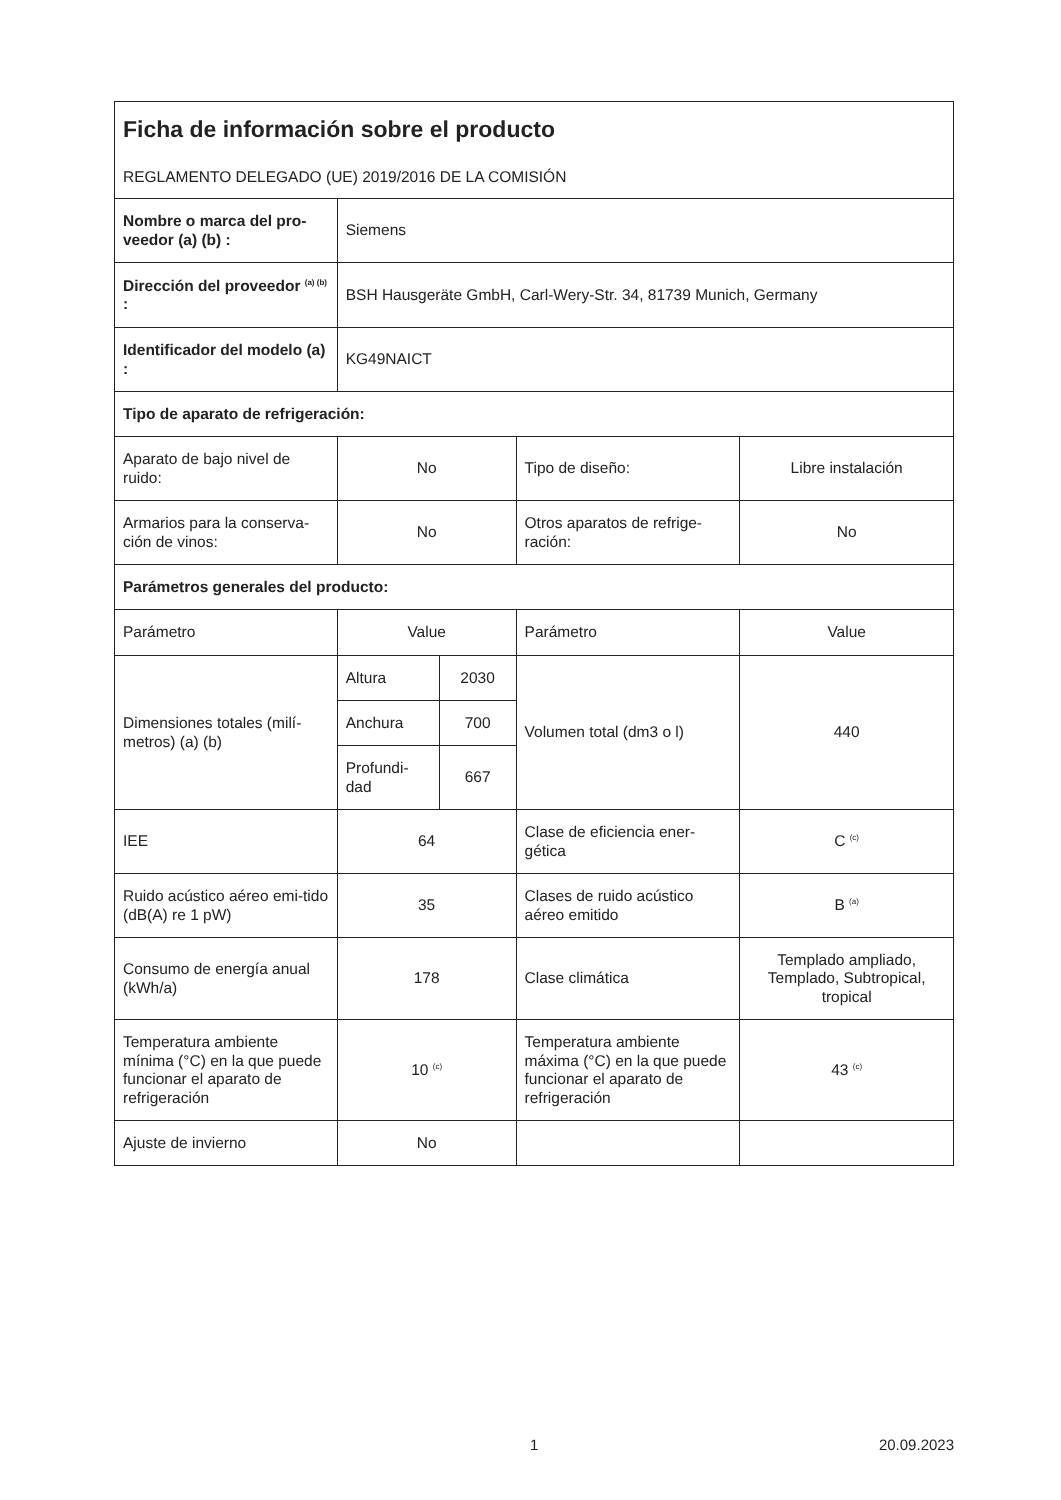| Ficha de información sobre el producto REGLAMENTO DELEGADO (UE) 2019/2016 DE LA COMISIÓN | | | | |
| Nombre o marca del pro-veedor (a) (b) : | Siemens | | | |
| Dirección del proveedor <sup>(a) (b)</sup> : | BSH Hausgeräte GmbH, Carl-Wery-Str. 34, 81739 Munich, Germany | | | |
| Identificador del modelo (a) : | KG49NAICT | | | |
| Tipo de aparato de refrigeración: | | | | |
| Aparato de bajo nivel de ruido: | No | | Tipo de diseño: | Libre instalación |
| Armarios para la conserva-ción de vinos: | No | | Otros aparatos de refrige-ración: | No |
| Parámetros generales del producto: | | | | |
| Parámetro | Value | | Parámetro | Value |
| Dimensiones totales (milí-metros) (a) (b) | Altura | 2030 | Volumen total (dm3 o l) | 440 |
| | Anchura | 700 | | |
| | Profundi-dad | 667 | | |
| IEE | 64 | | Clase de eficiencia ener-gética | C <sup>(c)</sup> |
| Ruido acústico aéreo emi-tido (dB(A) re 1 pW) | 35 | | Clases de ruido acústico aéreo emitido | B <sup>(a)</sup> |
| Consumo de energía anual (kWh/a) | 178 | | Clase climática | Templado ampliado, Templado, Subtropical, tropical |
| Temperatura ambiente mínima (°C) en la que puede funcionar el aparato de refrigeración | 10 <sup>(c)</sup> | | Temperatura ambiente máxima (°C) en la que puede funcionar el aparato de refrigeración | 43 <sup>(c)</sup> |
| Ajuste de invierno | No | | | |
1 20.09.2023